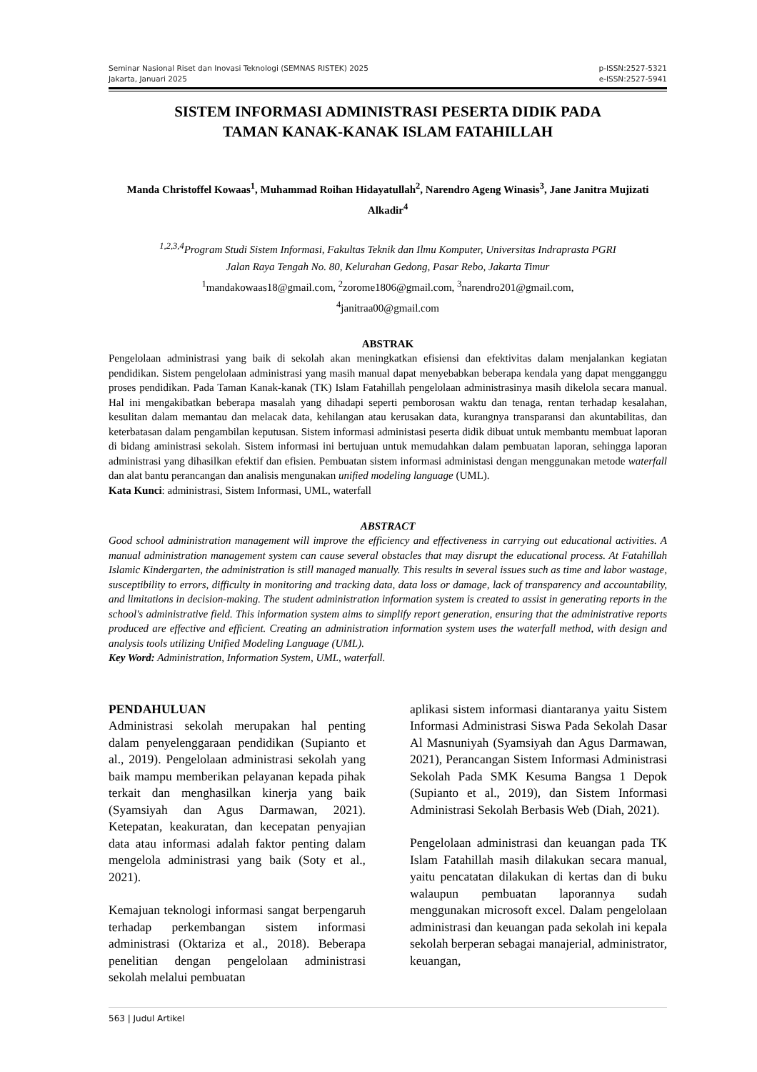Seminar Nasional Riset dan Inovasi Teknologi (SEMNAS RISTEK) 2025
Jakarta, Januari 2025
p-ISSN:2527-5321
e-ISSN:2527-5941
SISTEM INFORMASI ADMINISTRASI PESERTA DIDIK PADA
TAMAN KANAK-KANAK ISLAM FATAHILLAH
Manda Christoffel Kowaas<sup>1</sup>, Muhammad Roihan Hidayatullah<sup>2</sup>, Narendro Ageng Winasis<sup>3</sup>, Jane Janitra Mujizati Alkadir<sup>4</sup>
<sup>1,2,3,4</sup>Program Studi Sistem Informasi, Fakultas Teknik dan Ilmu Komputer, Universitas Indraprasta PGRI
Jalan Raya Tengah No. 80, Kelurahan Gedong, Pasar Rebo, Jakarta Timur
<sup>1</sup> mandakowaas18@gmail.com, <sup>2</sup>zorome1806@gmail.com, <sup>3</sup>narendro201@gmail.com,
<sup>4</sup> janitraa00@gmail.com
ABSTRAK
Pengelolaan administrasi yang baik di sekolah akan meningkatkan efisiensi dan efektivitas dalam menjalankan kegiatan pendidikan. Sistem pengelolaan administrasi yang masih manual dapat menyebabkan beberapa kendala yang dapat mengganggu proses pendidikan. Pada Taman Kanak-kanak (TK) Islam Fatahillah pengelolaan administrasinya masih dikelola secara manual. Hal ini mengakibatkan beberapa masalah yang dihadapi seperti pemborosan waktu dan tenaga, rentan terhadap kesalahan, kesulitan dalam memantau dan melacak data, kehilangan atau kerusakan data, kurangnya transparansi dan akuntabilitas, dan keterbatasan dalam pengambilan keputusan. Sistem informasi administasi peserta didik dibuat untuk membantu membuat laporan di bidang aministrasi sekolah. Sistem informasi ini bertujuan untuk memudahkan dalam pembuatan laporan, sehingga laporan administrasi yang dihasilkan efektif dan efisien. Pembuatan sistem informasi administasi dengan menggunakan metode waterfall dan alat bantu perancangan dan analisis mengunakan unified modeling language (UML).
Kata Kunci: administrasi, Sistem Informasi, UML, waterfall
ABSTRACT
Good school administration management will improve the efficiency and effectiveness in carrying out educational activities. A manual administration management system can cause several obstacles that may disrupt the educational process. At Fatahillah Islamic Kindergarten, the administration is still managed manually. This results in several issues such as time and labor wastage, susceptibility to errors, difficulty in monitoring and tracking data, data loss or damage, lack of transparency and accountability, and limitations in decision-making. The student administration information system is created to assist in generating reports in the school's administrative field. This information system aims to simplify report generation, ensuring that the administrative reports produced are effective and efficient. Creating an administration information system uses the waterfall method, with design and analysis tools utilizing Unified Modeling Language (UML).
Key Word: Administration, Information System, UML, waterfall.
PENDAHULUAN
Administrasi sekolah merupakan hal penting dalam penyelenggaraan pendidikan (Supianto et al., 2019). Pengelolaan administrasi sekolah yang baik mampu memberikan pelayanan kepada pihak terkait dan menghasilkan kinerja yang baik (Syamsiyah dan Agus Darmawan, 2021). Ketepatan, keakuratan, dan kecepatan penyajian data atau informasi adalah faktor penting dalam mengelola administrasi yang baik (Soty et al., 2021).
Kemajuan teknologi informasi sangat berpengaruh terhadap perkembangan sistem informasi administrasi (Oktariza et al., 2018). Beberapa penelitian dengan pengelolaan administrasi sekolah melalui pembuatan
aplikasi sistem informasi diantaranya yaitu Sistem Informasi Administrasi Siswa Pada Sekolah Dasar Al Masnuniyah (Syamsiyah dan Agus Darmawan, 2021), Perancangan Sistem Informasi Administrasi Sekolah Pada SMK Kesuma Bangsa 1 Depok (Supianto et al., 2019), dan Sistem Informasi Administrasi Sekolah Berbasis Web (Diah, 2021).
Pengelolaan administrasi dan keuangan pada TK Islam Fatahillah masih dilakukan secara manual, yaitu pencatatan dilakukan di kertas dan di buku walaupun pembuatan laporannya sudah menggunakan microsoft excel. Dalam pengelolaan administrasi dan keuangan pada sekolah ini kepala sekolah berperan sebagai manajerial, administrator, keuangan,
563 | Judul Artikel